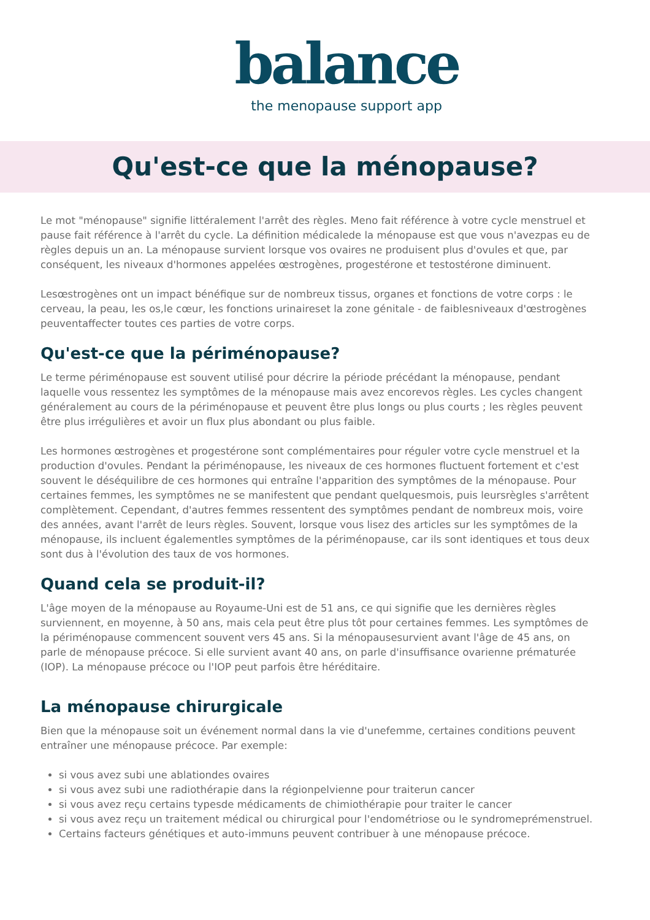balance
the menopause support app
Qu'est-ce que la ménopause?
Le mot "ménopause" signifie littéralement l'arrêt des règles. Meno fait référence à votre cycle menstruel et pause fait référence à l'arrêt du cycle. La définition médicalede la ménopause est que vous n'avezpas eu de règles depuis un an. La ménopause survient lorsque vos ovaires ne produisent plus d'ovules et que, par conséquent, les niveaux d'hormones appelées œstrogènes, progestérone et testostérone diminuent.
Lesœstrogènes ont un impact bénéfique sur de nombreux tissus, organes et fonctions de votre corps : le cerveau, la peau, les os,le cœur, les fonctions urinaireset la zone génitale - de faiblesniveaux d'œstrogènes peuventaffecter toutes ces parties de votre corps.
Qu'est-ce que la périménopause?
Le terme périménopause est souvent utilisé pour décrire la période précédant la ménopause, pendant laquelle vous ressentez les symptômes de la ménopause mais avez encorevos règles. Les cycles changent généralement au cours de la périménopause et peuvent être plus longs ou plus courts ; les règles peuvent être plus irrégulières et avoir un flux plus abondant ou plus faible.
Les hormones œstrogènes et progestérone sont complémentaires pour réguler votre cycle menstruel et la production d'ovules. Pendant la périménopause, les niveaux de ces hormones fluctuent fortement et c'est souvent le déséquilibre de ces hormones qui entraîne l'apparition des symptômes de la ménopause. Pour certaines femmes, les symptômes ne se manifestent que pendant quelquesmois, puis leursrègles s'arrêtent complètement. Cependant, d'autres femmes ressentent des symptômes pendant de nombreux mois, voire des années, avant l'arrêt de leurs règles. Souvent, lorsque vous lisez des articles sur les symptômes de la ménopause, ils incluent égalementles symptômes de la périménopause, car ils sont identiques et tous deux sont dus à l'évolution des taux de vos hormones.
Quand cela se produit-il?
L'âge moyen de la ménopause au Royaume-Uni est de 51 ans, ce qui signifie que les dernières règles surviennent, en moyenne, à 50 ans, mais cela peut être plus tôt pour certaines femmes. Les symptômes de la périménopause commencent souvent vers 45 ans. Si la ménopausesurvient avant l'âge de 45 ans, on parle de ménopause précoce. Si elle survient avant 40 ans, on parle d'insuffisance ovarienne prématurée (IOP). La ménopause précoce ou l'IOP peut parfois être héréditaire.
La ménopause chirurgicale
Bien que la ménopause soit un événement normal dans la vie d'unefemme, certaines conditions peuvent entraîner une ménopause précoce. Par exemple:
si vous avez subi une ablationdes ovaires
si vous avez subi une radiothérapie dans la régionpelvienne pour traiterun cancer
si vous avez reçu certains typesde médicaments de chimiothérapie pour traiter le cancer
si vous avez reçu un traitement médical ou chirurgical pour l'endométriose ou le syndromeprémenstruel.
Certains facteurs génétiques et auto-immuns peuvent contribuer à une ménopause précoce.